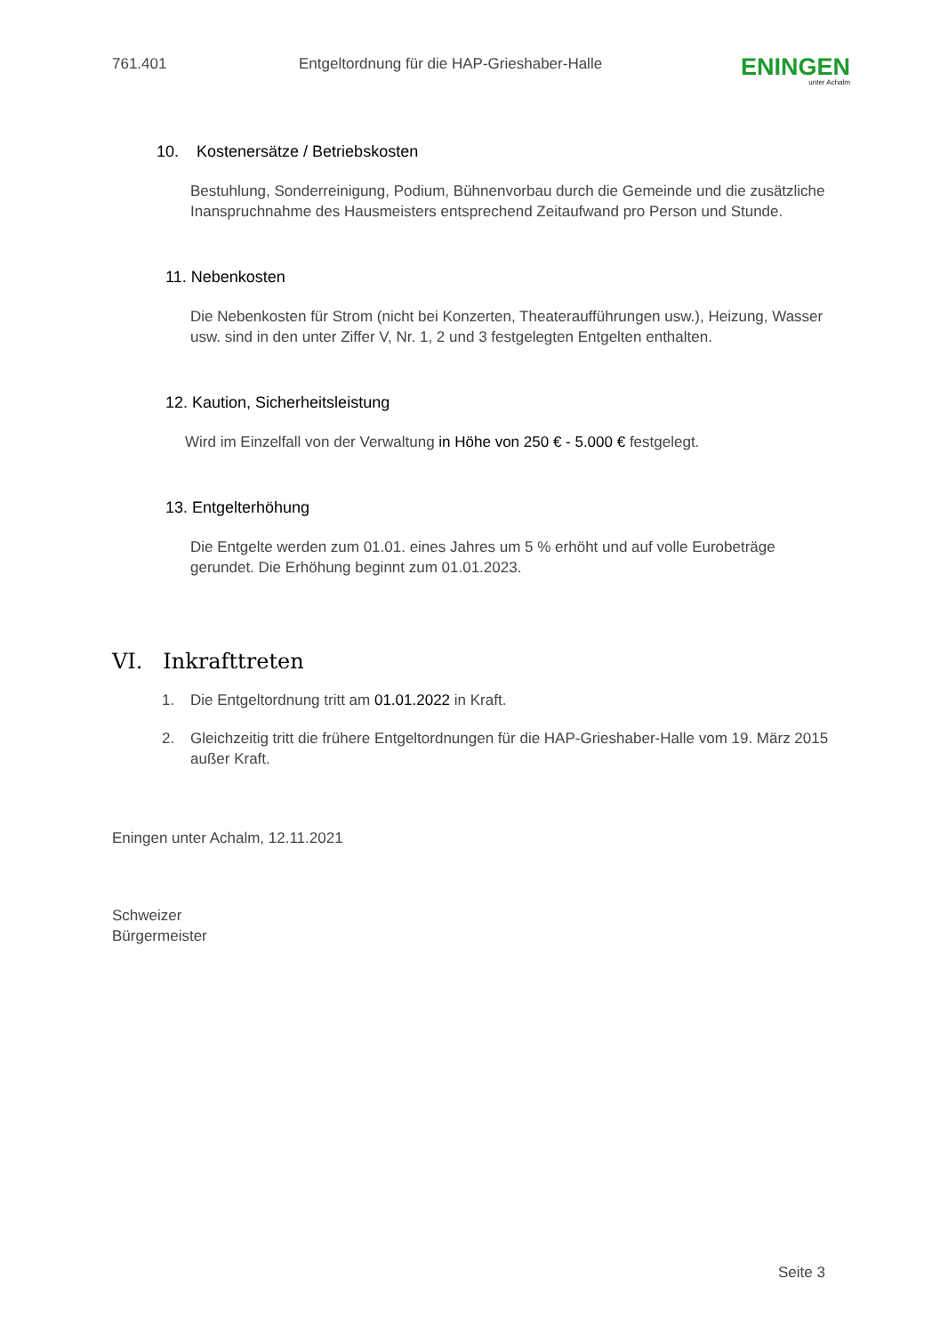761.401 Entgeltordnung für die HAP-Grieshaber-Halle
ENINGEN
unter Achalm
10. Kostenersätze / Betriebskosten
Bestuhlung, Sonderreinigung, Podium, Bühnenvorbau durch die Gemeinde und die zusätzliche Inanspruchnahme des Hausmeisters entsprechend Zeitaufwand pro Person und Stunde.
11. Nebenkosten
Die Nebenkosten für Strom (nicht bei Konzerten, Theateraufführungen usw.), Heizung, Wasser usw. sind in den unter Ziffer V, Nr. 1, 2 und 3 festgelegten Entgelten enthalten.
12. Kaution, Sicherheitsleistung
Wird im Einzelfall von der Verwaltung in Höhe von 250 € - 5.000 € festgelegt.
13. Entgelterhöhung
Die Entgelte werden zum 01.01. eines Jahres um 5 % erhöht und auf volle Eurobeträge gerundet. Die Erhöhung beginnt zum 01.01.2023.
VI. Inkrafttreten
1. Die Entgeltordnung tritt am 01.01.2022 in Kraft.
2. Gleichzeitig tritt die frühere Entgeltordnungen für die HAP-Grieshaber-Halle vom 19. März 2015 außer Kraft.
Eningen unter Achalm, 12.11.2021
Schweizer
Bürgermeister
Seite 3